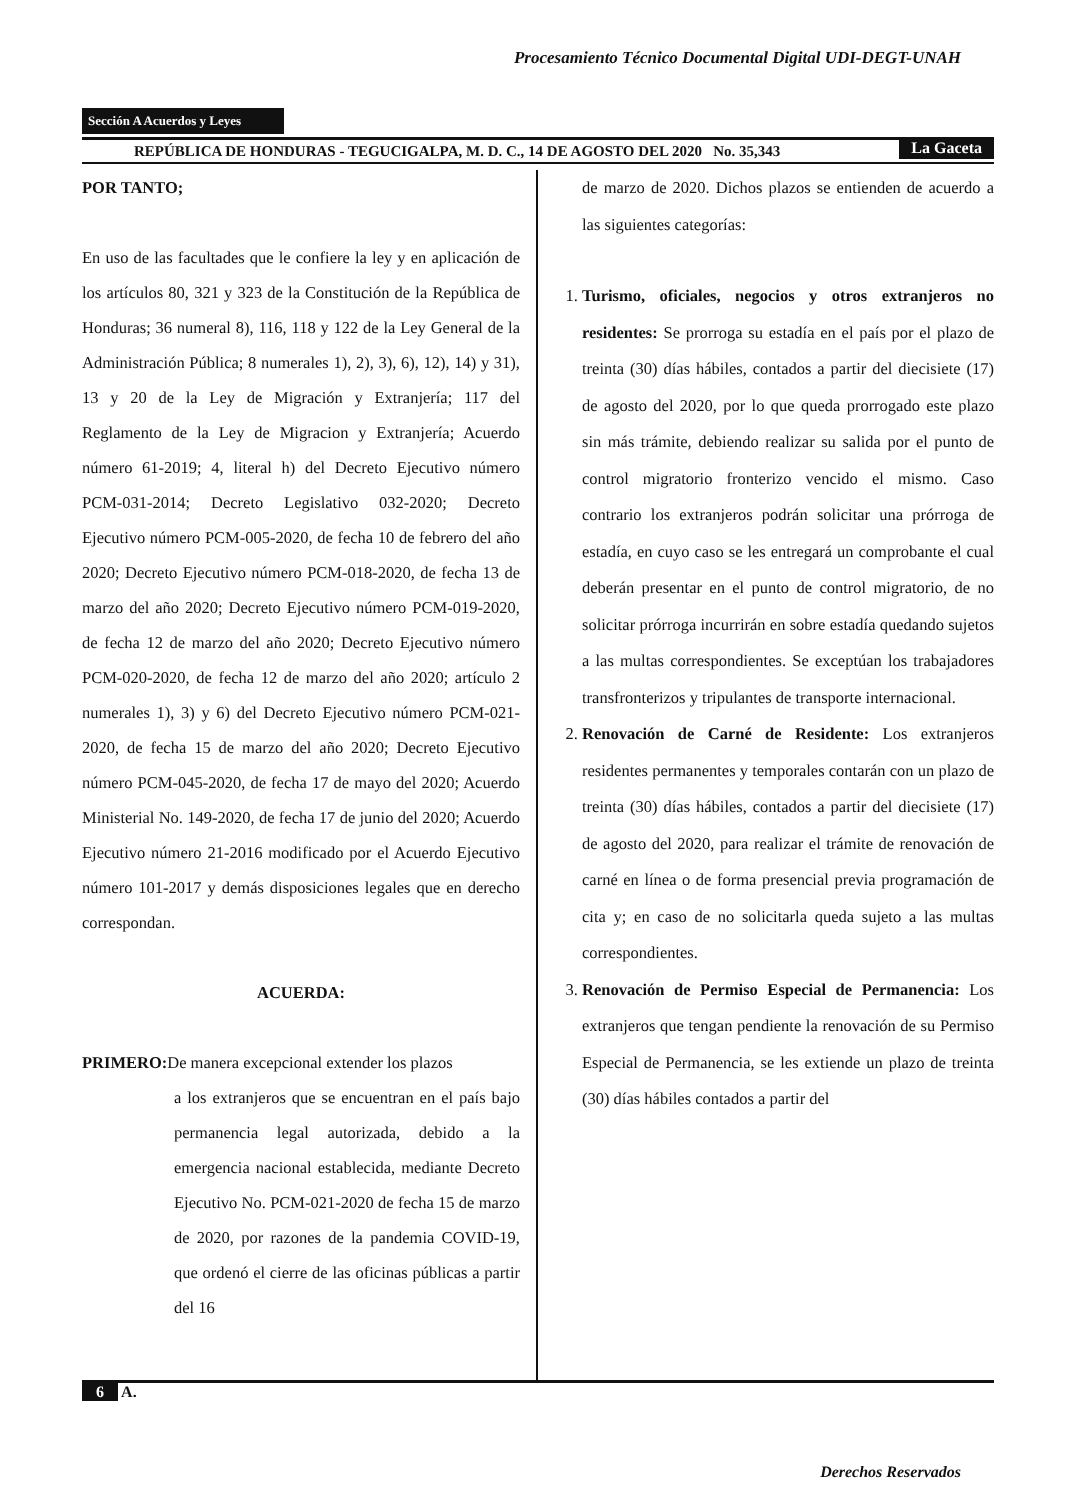Procesamiento Técnico Documental Digital UDI-DEGT-UNAH
Sección A Acuerdos y Leyes
REPÚBLICA DE HONDURAS - TEGUCIGALPA, M. D. C., 14 DE AGOSTO DEL 2020 No. 35,343
La Gaceta
POR TANTO;
En uso de las facultades que le confiere la ley y en aplicación de los artículos 80, 321 y 323 de la Constitución de la República de Honduras; 36 numeral 8), 116, 118 y 122 de la Ley General de la Administración Pública; 8 numerales 1), 2), 3), 6), 12), 14) y 31), 13 y 20 de la Ley de Migración y Extranjería; 117 del Reglamento de la Ley de Migracion y Extranjería; Acuerdo número 61-2019; 4, literal h) del Decreto Ejecutivo número PCM-031-2014; Decreto Legislativo 032-2020; Decreto Ejecutivo número PCM-005-2020, de fecha 10 de febrero del año 2020; Decreto Ejecutivo número PCM-018-2020, de fecha 13 de marzo del año 2020; Decreto Ejecutivo número PCM-019-2020, de fecha 12 de marzo del año 2020; Decreto Ejecutivo número PCM-020-2020, de fecha 12 de marzo del año 2020; artículo 2 numerales 1), 3) y 6) del Decreto Ejecutivo número PCM-021-2020, de fecha 15 de marzo del año 2020; Decreto Ejecutivo número PCM-045-2020, de fecha 17 de mayo del 2020; Acuerdo Ministerial No. 149-2020, de fecha 17 de junio del 2020; Acuerdo Ejecutivo número 21-2016 modificado por el Acuerdo Ejecutivo número 101-2017 y demás disposiciones legales que en derecho correspondan.
ACUERDA:
PRIMERO: De manera excepcional extender los plazos
a los extranjeros que se encuentran en el país bajo permanencia legal autorizada, debido a la emergencia nacional establecida, mediante Decreto Ejecutivo No. PCM-021-2020 de fecha 15 de marzo de 2020, por razones de la pandemia COVID-19, que ordenó el cierre de las oficinas públicas a partir del 16
de marzo de 2020. Dichos plazos se entienden de acuerdo a las siguientes categorías:
1. Turismo, oficiales, negocios y otros extranjeros no residentes: Se prorroga su estadía en el país por el plazo de treinta (30) días hábiles, contados a partir del diecisiete (17) de agosto del 2020, por lo que queda prorrogado este plazo sin más trámite, debiendo realizar su salida por el punto de control migratorio fronterizo vencido el mismo. Caso contrario los extranjeros podrán solicitar una prórroga de estadía, en cuyo caso se les entregará un comprobante el cual deberán presentar en el punto de control migratorio, de no solicitar prórroga incurrirán en sobre estadía quedando sujetos a las multas correspondientes. Se exceptúan los trabajadores transfronterizos y tripulantes de transporte internacional.
2. Renovación de Carné de Residente: Los extranjeros residentes permanentes y temporales contarán con un plazo de treinta (30) días hábiles, contados a partir del diecisiete (17) de agosto del 2020, para realizar el trámite de renovación de carné en línea o de forma presencial previa programación de cita y; en caso de no solicitarla queda sujeto a las multas correspondientes.
3. Renovación de Permiso Especial de Permanencia: Los extranjeros que tengan pendiente la renovación de su Permiso Especial de Permanencia, se les extiende un plazo de treinta (30) días hábiles contados a partir del
6 A.
Derechos Reservados